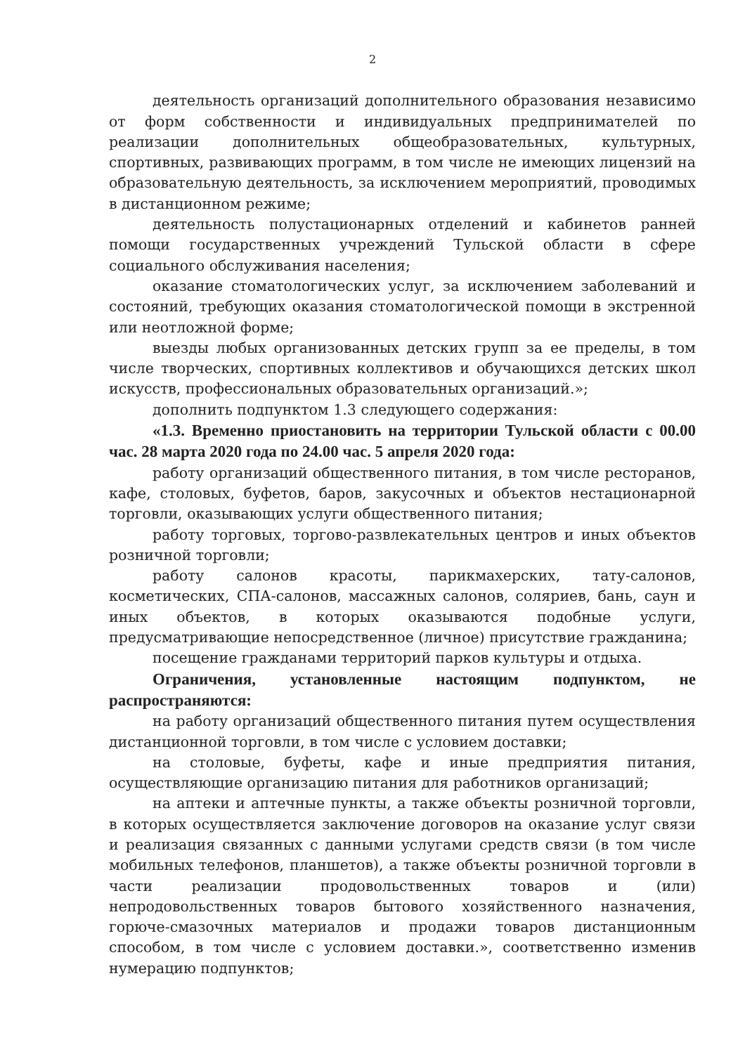2
деятельность организаций дополнительного образования независимо от форм собственности и индивидуальных предпринимателей по реализации дополнительных общеобразовательных, культурных, спортивных, развивающих программ, в том числе не имеющих лицензий на образовательную деятельность, за исключением мероприятий, проводимых в дистанционном режиме;
деятельность полустационарных отделений и кабинетов ранней помощи государственных учреждений Тульской области в сфере социального обслуживания населения;
оказание стоматологических услуг, за исключением заболеваний и состояний, требующих оказания стоматологической помощи в экстренной или неотложной форме;
выезды любых организованных детских групп за ее пределы, в том числе творческих, спортивных коллективов и обучающихся детских школ искусств, профессиональных образовательных организаций.»;
дополнить подпунктом 1.3 следующего содержания:
«1.3. Временно приостановить на территории Тульской области с 00.00 час. 28 марта 2020 года по 24.00 час. 5 апреля 2020 года:
работу организаций общественного питания, в том числе ресторанов, кафе, столовых, буфетов, баров, закусочных и объектов нестационарной торговли, оказывающих услуги общественного питания;
работу торговых, торгово-развлекательных центров и иных объектов розничной торговли;
работу салонов красоты, парикмахерских, тату-салонов, косметических, СПА-салонов, массажных салонов, соляриев, бань, саун и иных объектов, в которых оказываются подобные услуги, предусматривающие непосредственное (личное) присутствие гражданина;
посещение гражданами территорий парков культуры и отдыха.
Ограничения, установленные настоящим подпунктом, не распространяются:
на работу организаций общественного питания путем осуществления дистанционной торговли, в том числе с условием доставки;
на столовые, буфеты, кафе и иные предприятия питания, осуществляющие организацию питания для работников организаций;
на аптеки и аптечные пункты, а также объекты розничной торговли, в которых осуществляется заключение договоров на оказание услуг связи и реализация связанных с данными услугами средств связи (в том числе мобильных телефонов, планшетов), а также объекты розничной торговли в части реализации продовольственных товаров и (или) непродовольственных товаров бытового хозяйственного назначения, горюче-смазочных материалов и продажи товаров дистанционным способом, в том числе с условием доставки.», соответственно изменив нумерацию подпунктов;